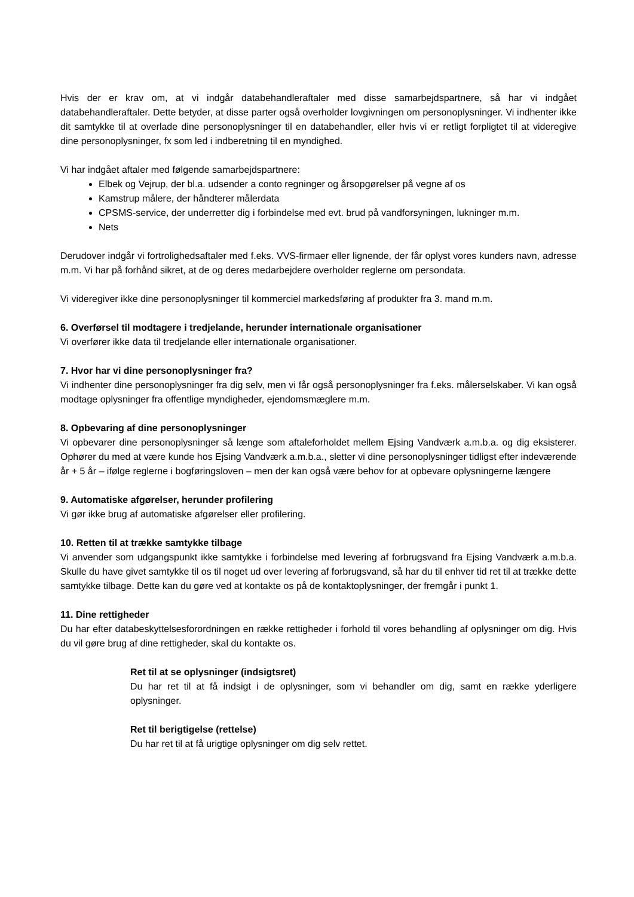Hvis der er krav om, at vi indgår databehandleraftaler med disse samarbejdspartnere, så har vi indgået databehandleraftaler. Dette betyder, at disse parter også overholder lovgivningen om personoplysninger. Vi indhenter ikke dit samtykke til at overlade dine personoplysninger til en databehandler, eller hvis vi er retligt forpligtet til at videregive dine personoplysninger, fx som led i indberetning til en myndighed.
Vi har indgået aftaler med følgende samarbejdspartnere:
Elbek og Vejrup, der bl.a. udsender a conto regninger og årsopgørelser på vegne af os
Kamstrup målere, der håndterer målerdata
CPSMS-service, der underretter dig i forbindelse med evt. brud på vandforsyningen, lukninger m.m.
Nets
Derudover indgår vi fortrolighedsaftaler med f.eks. VVS-firmaer eller lignende, der får oplyst vores kunders navn, adresse m.m. Vi har på forhånd sikret, at de og deres medarbejdere overholder reglerne om persondata.
Vi videregiver ikke dine personoplysninger til kommerciel markedsføring af produkter fra 3. mand m.m.
6. Overførsel til modtagere i tredjelande, herunder internationale organisationer
Vi overfører ikke data til tredjelande eller internationale organisationer.
7. Hvor har vi dine personoplysninger fra?
Vi indhenter dine personoplysninger fra dig selv, men vi får også personoplysninger fra f.eks. målerselskaber. Vi kan også modtage oplysninger fra offentlige myndigheder, ejendomsmæglere m.m.
8. Opbevaring af dine personoplysninger
Vi opbevarer dine personoplysninger så længe som aftaleforholdet mellem Ejsing Vandværk a.m.b.a. og dig eksisterer. Ophører du med at være kunde hos Ejsing Vandværk a.m.b.a., sletter vi dine personoplysninger tidligst efter indeværende år + 5 år – ifølge reglerne i bogføringsloven – men der kan også være behov for at opbevare oplysningerne længere
9. Automatiske afgørelser, herunder profilering
Vi gør ikke brug af automatiske afgørelser eller profilering.
10. Retten til at trække samtykke tilbage
Vi anvender som udgangspunkt ikke samtykke i forbindelse med levering af forbrugsvand fra Ejsing Vandværk a.m.b.a. Skulle du have givet samtykke til os til noget ud over levering af forbrugsvand, så har du til enhver tid ret til at trække dette samtykke tilbage. Dette kan du gøre ved at kontakte os på de kontaktoplysninger, der fremgår i punkt 1.
11. Dine rettigheder
Du har efter databeskyttelsesforordningen en række rettigheder i forhold til vores behandling af oplysninger om dig. Hvis du vil gøre brug af dine rettigheder, skal du kontakte os.
Ret til at se oplysninger (indsigtsret)
Du har ret til at få indsigt i de oplysninger, som vi behandler om dig, samt en række yderligere oplysninger.
Ret til berigtigelse (rettelse)
Du har ret til at få urigtige oplysninger om dig selv rettet.